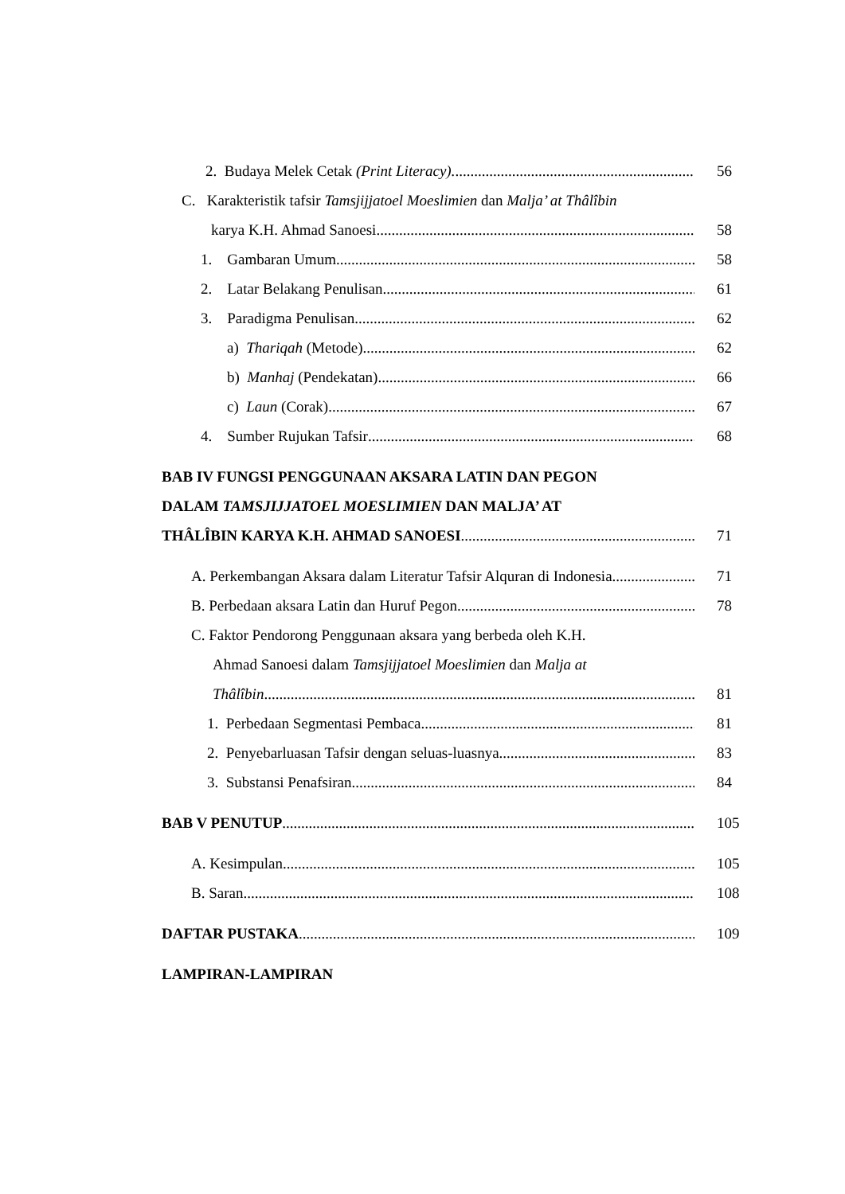2. Budaya Melek Cetak (Print Literacy). 56
C. Karakteristik tafsir Tamsjijjatoel Moeslimien dan Malja’ at Thâlîbin
karya K.H. Ahmad Sanoesi 58
1. Gambaran Umum 58
2. Latar Belakang Penulisan 61
3. Paradigma Penulisan 62
a) Thariqah (Metode) 62
b) Manhaj (Pendekatan) 66
c) Laun (Corak) 67
4. Sumber Rujukan Tafsir 68
BAB IV FUNGSI PENGGUNAAN AKSARA LATIN DAN PEGON
DALAM TAMSJIJJATOEL MOESLIMIEN DAN MALJA’ AT
THÂLÎBIN KARYA K.H. AHMAD SANOESI 71
A. Perkembangan Aksara dalam Literatur Tafsir Alquran di Indonesia 71
B. Perbedaan aksara Latin dan Huruf Pegon 78
C. Faktor Pendorong Penggunaan aksara yang berbeda oleh K.H.
Ahmad Sanoesi dalam Tamsjijjatoel Moeslimien dan Malja at
Thâlîbin 81
1. Perbedaan Segmentasi Pembaca 81
2. Penyebarluasan Tafsir dengan seluas-luasnya 83
3. Substansi Penafsiran 84
BAB V PENUTUP 105
A. Kesimpulan 105
B. Saran 108
DAFTAR PUSTAKA 109
LAMPIRAN-LAMPIRAN